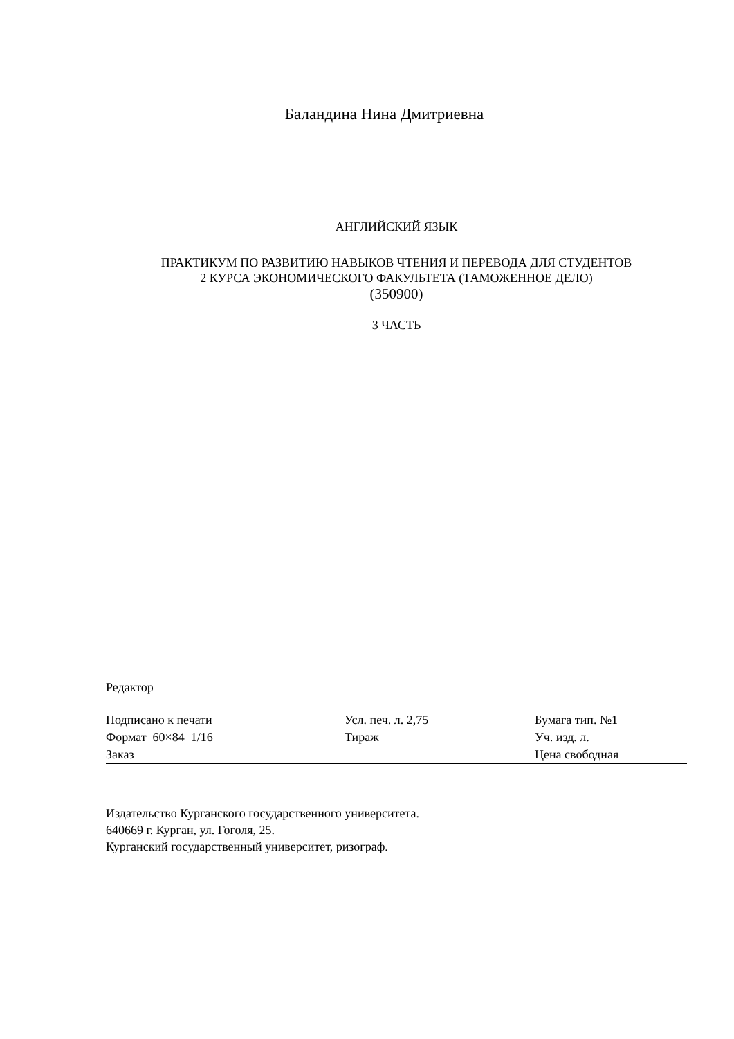Баландина Нина Дмитриевна
АНГЛИЙСКИЙ ЯЗЫК
ПРАКТИКУМ ПО РАЗВИТИЮ НАВЫКОВ ЧТЕНИЯ И ПЕРЕВОДА ДЛЯ СТУДЕНТОВ
2 КУРСА ЭКОНОМИЧЕСКОГО ФАКУЛЬТЕТА (ТАМОЖЕННОЕ ДЕЛО)
(350900)
3 ЧАСТЬ
Редактор
| Подписано к печати | Усл. печ. л. 2,75 | Бумага тип. №1 |
| Формат 60×84 1/16 | Тираж | Уч. изд. л. |
| Заказ | | Цена свободная |
Издательство Курганского государственного университета.
640669 г. Курган, ул. Гоголя, 25.
Курганский государственный университет, ризограф.